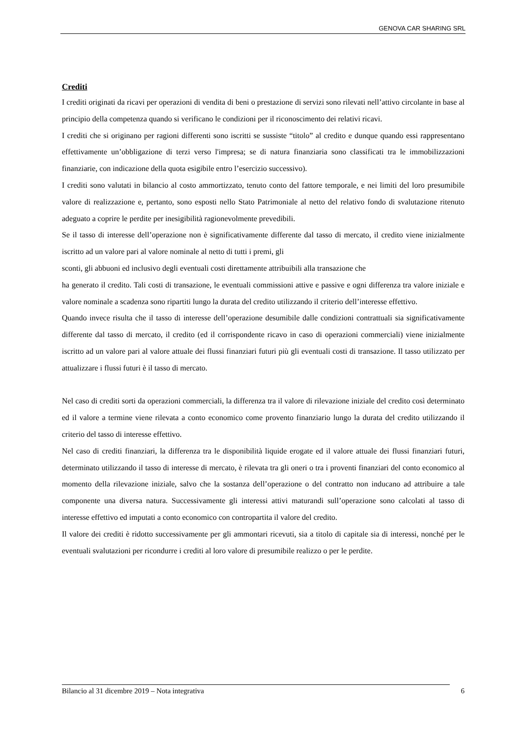GENOVA CAR SHARING SRL
Crediti
I crediti originati da ricavi per operazioni di vendita di beni o prestazione di servizi sono rilevati nell’attivo circolante in base al principio della competenza quando si verificano le condizioni per il riconoscimento dei relativi ricavi.
I crediti che si originano per ragioni differenti sono iscritti se sussiste “titolo” al credito e dunque quando essi rappresentano effettivamente un’obbligazione di terzi verso l'impresa; se di natura finanziaria sono classificati tra le immobilizzazioni finanziarie, con indicazione della quota esigibile entro l’esercizio successivo).
I crediti sono valutati in bilancio al costo ammortizzato, tenuto conto del fattore temporale, e nei limiti del loro presumibile valore di realizzazione e, pertanto, sono esposti nello Stato Patrimoniale al netto del relativo fondo di svalutazione ritenuto adeguato a coprire le perdite per inesigibilità ragionevolmente prevedibili.
Se il tasso di interesse dell’operazione non è significativamente differente dal tasso di mercato, il credito viene inizialmente iscritto ad un valore pari al valore nominale al netto di tutti i premi, gli
sconti, gli abbuoni ed inclusivo degli eventuali costi direttamente attribuibili alla transazione che
ha generato il credito. Tali costi di transazione, le eventuali commissioni attive e passive e ogni differenza tra valore iniziale e valore nominale a scadenza sono ripartiti lungo la durata del credito utilizzando il criterio dell’interesse effettivo.
Quando invece risulta che il tasso di interesse dell’operazione desumibile dalle condizioni contrattuali sia significativamente differente dal tasso di mercato, il credito (ed il corrispondente ricavo in caso di operazioni commerciali) viene inizialmente iscritto ad un valore pari al valore attuale dei flussi finanziari futuri più gli eventuali costi di transazione. Il tasso utilizzato per attualizzare i flussi futuri è il tasso di mercato.
Nel caso di crediti sorti da operazioni commerciali, la differenza tra il valore di rilevazione iniziale del credito così determinato ed il valore a termine viene rilevata a conto economico come provento finanziario lungo la durata del credito utilizzando il criterio del tasso di interesse effettivo.
Nel caso di crediti finanziari, la differenza tra le disponibilità liquide erogate ed il valore attuale dei flussi finanziari futuri, determinato utilizzando il tasso di interesse di mercato, è rilevata tra gli oneri o tra i proventi finanziari del conto economico al momento della rilevazione iniziale, salvo che la sostanza dell’operazione o del contratto non inducano ad attribuire a tale componente una diversa natura. Successivamente gli interessi attivi maturandi sull’operazione sono calcolati al tasso di interesse effettivo ed imputati a conto economico con contropartita il valore del credito.
Il valore dei crediti è ridotto successivamente per gli ammontari ricevuti, sia a titolo di capitale sia di interessi, nonché per le eventuali svalutazioni per ricondurre i crediti al loro valore di presumibile realizzo o per le perdite.
Bilancio al 31 dicembre 2019 – Nota integrativa 6